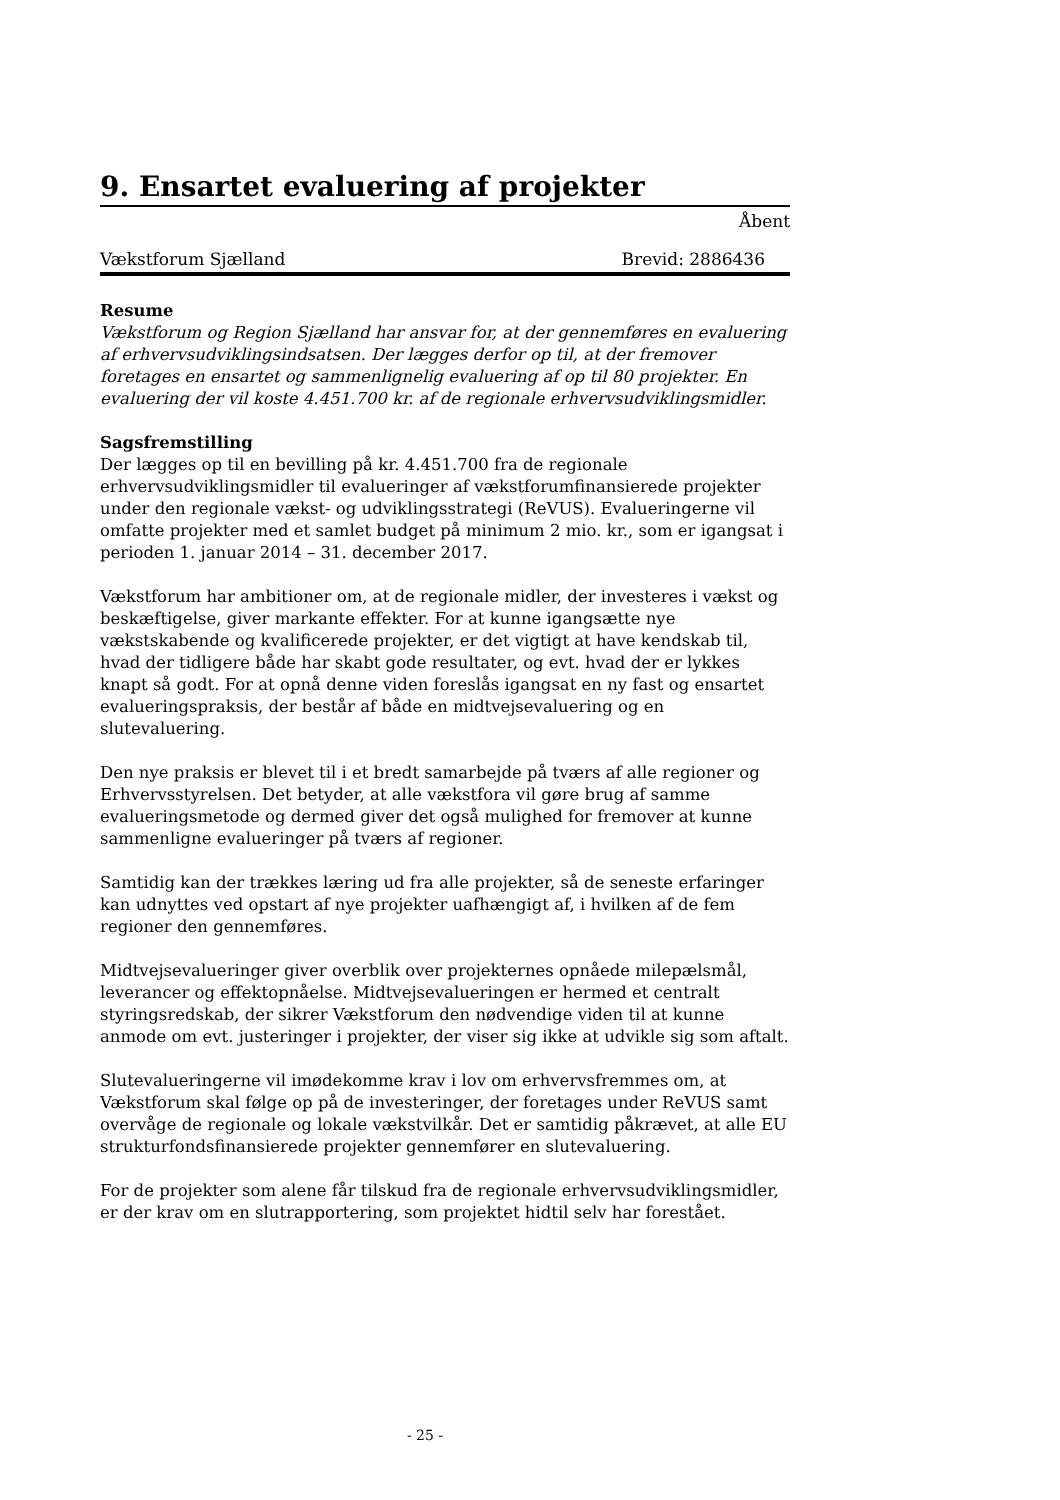9. Ensartet evaluering af projekter
Åbent
Vækstforum Sjælland Brevid: 2886436
Resume
Vækstforum og Region Sjælland har ansvar for, at der gennemføres en evaluering af erhvervsudviklingsindsatsen. Der lægges derfor op til, at der fremover foretages en ensartet og sammenlignelig evaluering af op til 80 projekter. En evaluering der vil koste 4.451.700 kr. af de regionale erhvervsudviklingsmidler.
Sagsfremstilling
Der lægges op til en bevilling på kr. 4.451.700 fra de regionale erhvervsudviklingsmidler til evalueringer af vækstforumfinansierede projekter under den regionale vækst- og udviklingsstrategi (ReVUS). Evalueringerne vil omfatte projekter med et samlet budget på minimum 2 mio. kr., som er igangsat i perioden 1. januar 2014 – 31. december 2017.
Vækstforum har ambitioner om, at de regionale midler, der investeres i vækst og beskæftigelse, giver markante effekter. For at kunne igangsætte nye vækstskabende og kvalificerede projekter, er det vigtigt at have kendskab til, hvad der tidligere både har skabt gode resultater, og evt. hvad der er lykkes knapt så godt. For at opnå denne viden foreslås igangsat en ny fast og ensartet evalueringspraksis, der består af både en midtvejsevaluering og en slutevaluering.
Den nye praksis er blevet til i et bredt samarbejde på tværs af alle regioner og Erhvervsstyrelsen. Det betyder, at alle vækstfora vil gøre brug af samme evalueringsmetode og dermed giver det også mulighed for fremover at kunne sammenligne evalueringer på tværs af regioner.
Samtidig kan der trækkes læring ud fra alle projekter, så de seneste erfaringer kan udnyttes ved opstart af nye projekter uafhængigt af, i hvilken af de fem regioner den gennemføres.
Midtvejsevalueringer giver overblik over projekternes opnåede milepælsmål, leverancer og effektopnåelse. Midtvejsevalueringen er hermed et centralt styringsredskab, der sikrer Vækstforum den nødvendige viden til at kunne anmode om evt. justeringer i projekter, der viser sig ikke at udvikle sig som aftalt.
Slutevalueringerne vil imødekomme krav i lov om erhvervsfremmes om, at Vækstforum skal følge op på de investeringer, der foretages under ReVUS samt overvåge de regionale og lokale vækstvilkår. Det er samtidig påkrævet, at alle EU strukturfondsfinansierede projekter gennemfører en slutevaluering.
For de projekter som alene får tilskud fra de regionale erhvervsudviklingsmidler, er der krav om en slutrapportering, som projektet hidtil selv har forestået.
- 25 -